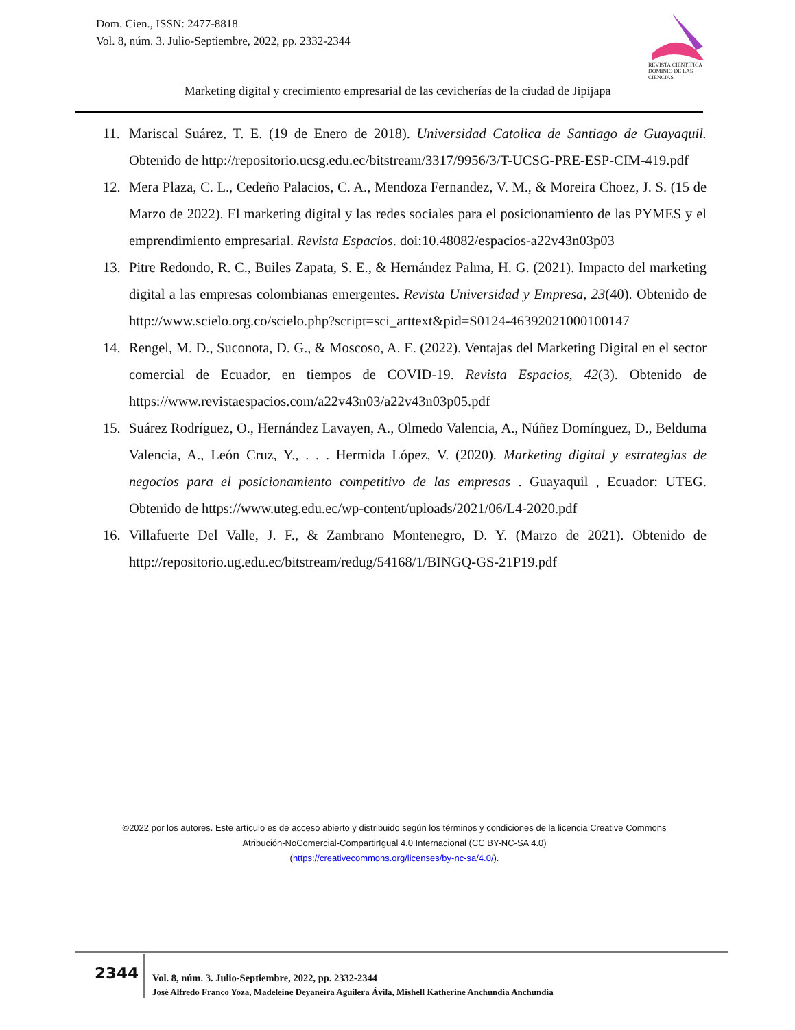Dom. Cien., ISSN: 2477-8818
Vol. 8, núm. 3. Julio-Septiembre, 2022, pp. 2332-2344
REVISTA CIENTIFICA DOMINIO DE LAS CIENCIAS
Marketing digital y crecimiento empresarial de las cevicherías de la ciudad de Jipijapa
11. Mariscal Suárez, T. E. (19 de Enero de 2018). Universidad Catolica de Santiago de Guayaquil. Obtenido de http://repositorio.ucsg.edu.ec/bitstream/3317/9956/3/T-UCSG-PRE-ESP-CIM-419.pdf
12. Mera Plaza, C. L., Cedeño Palacios, C. A., Mendoza Fernandez, V. M., & Moreira Choez, J. S. (15 de Marzo de 2022). El marketing digital y las redes sociales para el posicionamiento de las PYMES y el emprendimiento empresarial. Revista Espacios. doi:10.48082/espacios-a22v43n03p03
13. Pitre Redondo, R. C., Builes Zapata, S. E., & Hernández Palma, H. G. (2021). Impacto del marketing digital a las empresas colombianas emergentes. Revista Universidad y Empresa, 23(40). Obtenido de http://www.scielo.org.co/scielo.php?script=sci_arttext&pid=S0124-46392021000100147
14. Rengel, M. D., Suconota, D. G., & Moscoso, A. E. (2022). Ventajas del Marketing Digital en el sector comercial de Ecuador, en tiempos de COVID-19. Revista Espacios, 42(3). Obtenido de https://www.revistaespacios.com/a22v43n03/a22v43n03p05.pdf
15. Suárez Rodríguez, O., Hernández Lavayen, A., Olmedo Valencia, A., Núñez Domínguez, D., Belduma Valencia, A., León Cruz, Y., . . . Hermida López, V. (2020). Marketing digital y estrategias de negocios para el posicionamiento competitivo de las empresas . Guayaquil , Ecuador: UTEG. Obtenido de https://www.uteg.edu.ec/wp-content/uploads/2021/06/L4-2020.pdf
16. Villafuerte Del Valle, J. F., & Zambrano Montenegro, D. Y. (Marzo de 2021). Obtenido de http://repositorio.ug.edu.ec/bitstream/redug/54168/1/BINGQ-GS-21P19.pdf
©2022 por los autores. Este artículo es de acceso abierto y distribuido según los términos y condiciones de la licencia Creative Commons Atribución-NoComercial-CompartirIgual 4.0 Internacional (CC BY-NC-SA 4.0)
(https://creativecommons.org/licenses/by-nc-sa/4.0/).
2344
Vol. 8, núm. 3. Julio-Septiembre, 2022, pp. 2332-2344
José Alfredo Franco Yoza, Madeleine Deyaneira Aguilera Ávila, Mishell Katherine Anchundia Anchundia